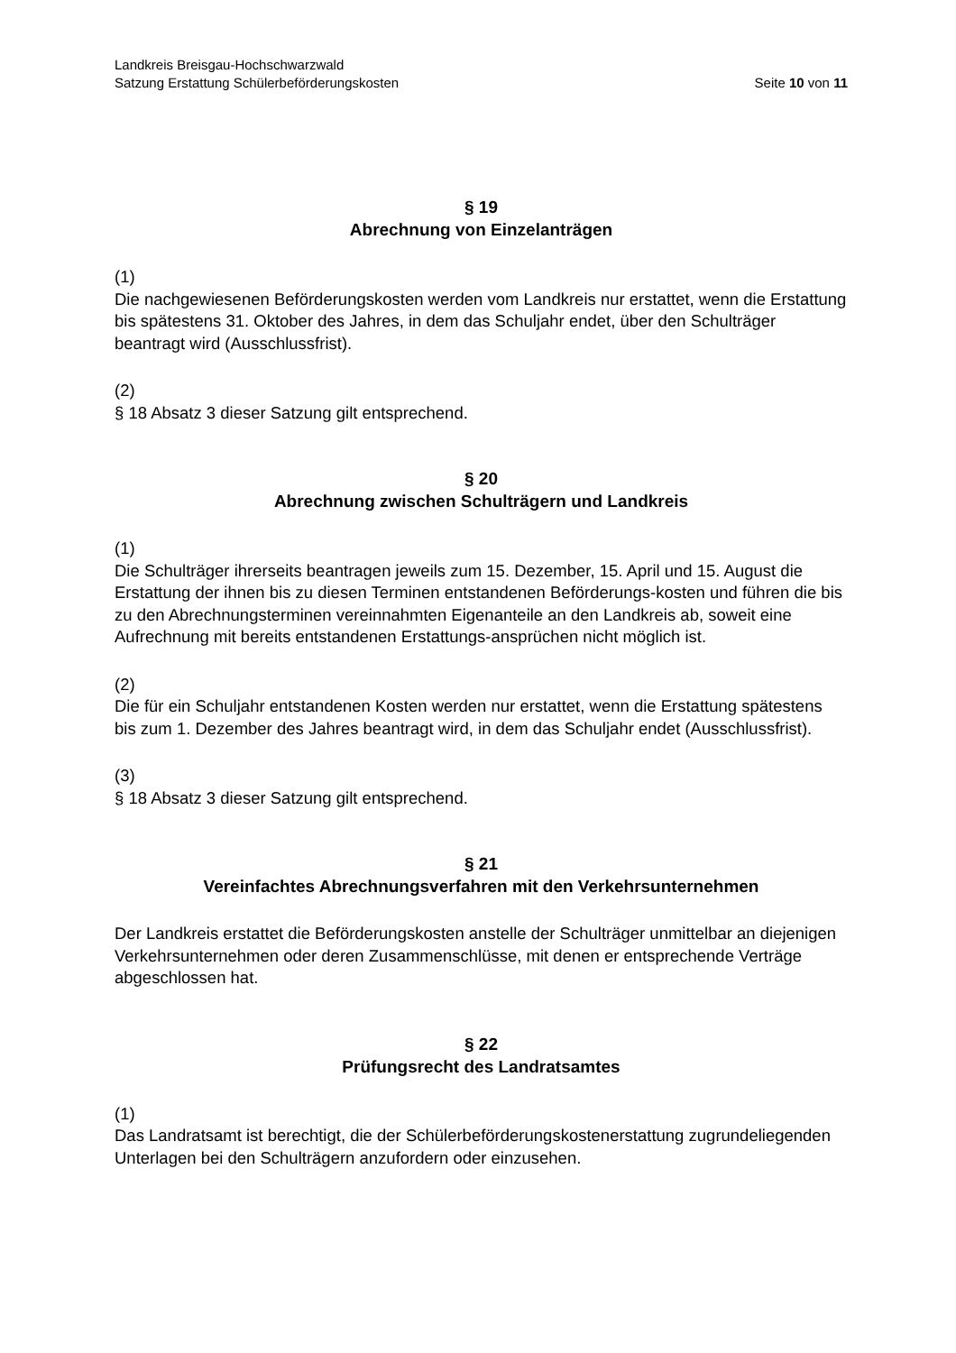Landkreis Breisgau-Hochschwarzwald
Satzung Erstattung Schülerbeförderungskosten Seite 10 von 11
§ 19
Abrechnung von Einzelanträgen
(1)
Die nachgewiesenen Beförderungskosten werden vom Landkreis nur erstattet, wenn die Erstattung bis spätestens 31. Oktober des Jahres, in dem das Schuljahr endet, über den Schulträger beantragt wird (Ausschlussfrist).
(2)
§ 18 Absatz 3 dieser Satzung gilt entsprechend.
§ 20
Abrechnung zwischen Schulträgern und Landkreis
(1)
Die Schulträger ihrerseits beantragen jeweils zum 15. Dezember, 15. April und 15. August die Erstattung der ihnen bis zu diesen Terminen entstandenen Beförderungs-kosten und führen die bis zu den Abrechnungsterminen vereinnahmten Eigenanteile an den Landkreis ab, soweit eine Aufrechnung mit bereits entstandenen Erstattungs-ansprüchen nicht möglich ist.
(2)
Die für ein Schuljahr entstandenen Kosten werden nur erstattet, wenn die Erstattung spätestens bis zum 1. Dezember des Jahres beantragt wird, in dem das Schuljahr endet (Ausschlussfrist).
(3)
§ 18 Absatz 3 dieser Satzung gilt entsprechend.
§ 21
Vereinfachtes Abrechnungsverfahren mit den Verkehrsunternehmen
Der Landkreis erstattet die Beförderungskosten anstelle der Schulträger unmittelbar an diejenigen Verkehrsunternehmen oder deren Zusammenschlüsse, mit denen er entsprechende Verträge abgeschlossen hat.
§ 22
Prüfungsrecht des Landratsamtes
(1)
Das Landratsamt ist berechtigt, die der Schülerbeförderungskostenerstattung zugrundeliegenden Unterlagen bei den Schulträgern anzufordern oder einzusehen.